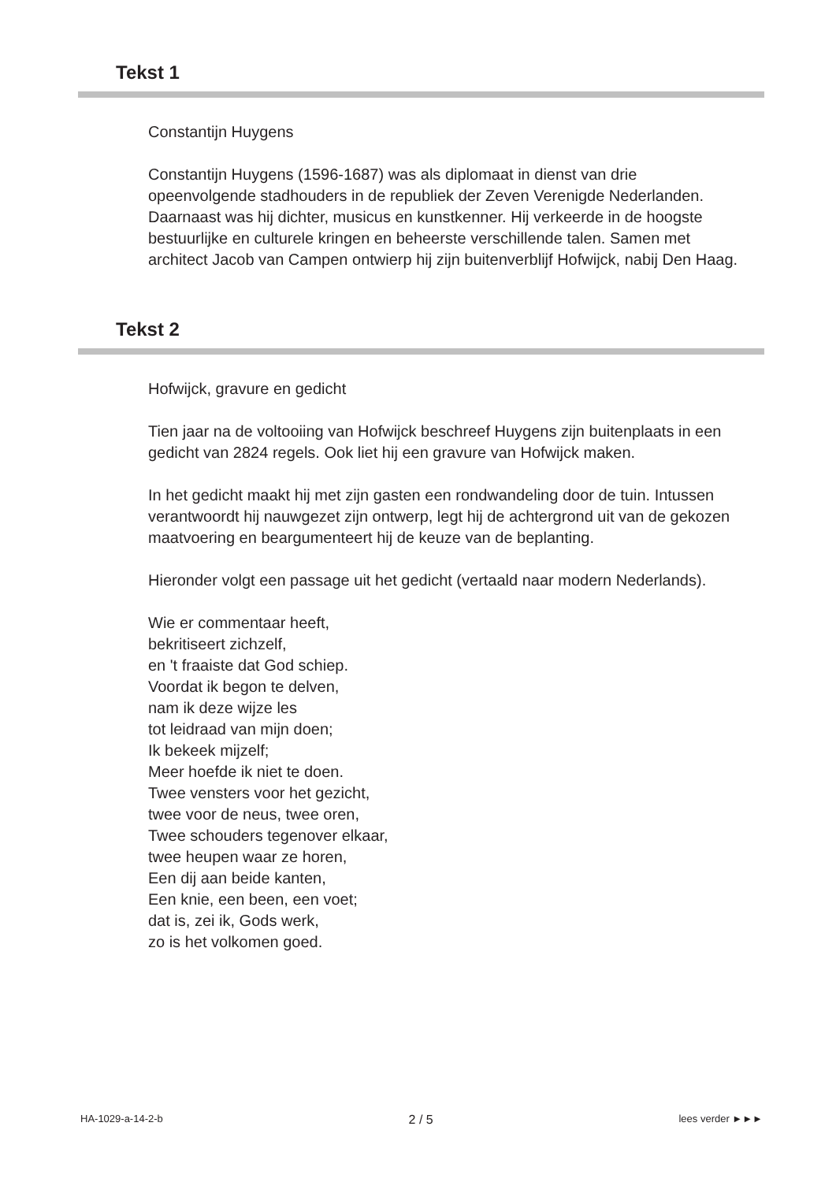Tekst 1
Constantijn Huygens
Constantijn Huygens (1596-1687) was als diplomaat in dienst van drie opeenvolgende stadhouders in de republiek der Zeven Verenigde Nederlanden. Daarnaast was hij dichter, musicus en kunstkenner. Hij verkeerde in de hoogste bestuurlijke en culturele kringen en beheerste verschillende talen. Samen met architect Jacob van Campen ontwierp hij zijn buitenverblijf Hofwijck, nabij Den Haag.
Tekst 2
Hofwijck, gravure en gedicht
Tien jaar na de voltooiing van Hofwijck beschreef Huygens zijn buitenplaats in een gedicht van 2824 regels. Ook liet hij een gravure van Hofwijck maken.
In het gedicht maakt hij met zijn gasten een rondwandeling door de tuin. Intussen verantwoordt hij nauwgezet zijn ontwerp, legt hij de achtergrond uit van de gekozen maatvoering en beargumenteert hij de keuze van de beplanting.
Hieronder volgt een passage uit het gedicht (vertaald naar modern Nederlands).
Wie er commentaar heeft,
bekritiseert zichzelf,
en 't fraaiste dat God schiep.
Voordat ik begon te delven,
nam ik deze wijze les
tot leidraad van mijn doen;
Ik bekeek mijzelf;
Meer hoefde ik niet te doen.
Twee vensters voor het gezicht,
twee voor de neus, twee oren,
Twee schouders tegenover elkaar,
twee heupen waar ze horen,
Een dij aan beide kanten,
Een knie, een been, een voet;
dat is, zei ik, Gods werk,
zo is het volkomen goed.
HA-1029-a-14-2-b 2 / 5 lees verder ►►►